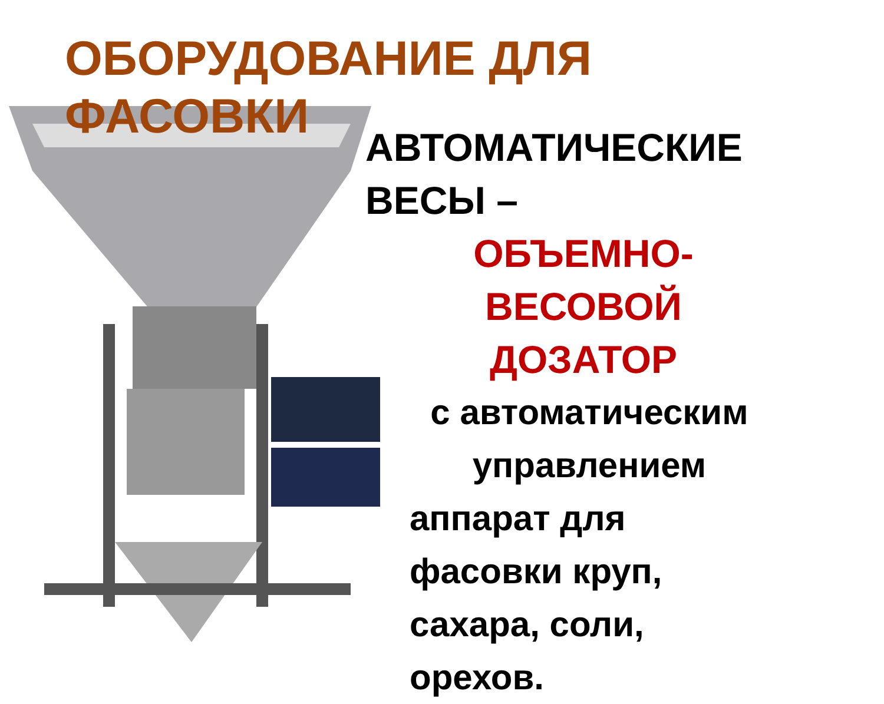ОБОРУДОВАНИЕ ДЛЯ
ФАСОВКИ
АВТОМАТИЧЕСКИЕ
ВЕСЫ –
ОБЪЕМНО-
ВЕСОВОЙ
ДОЗАТОР
с автоматическим
управлением
аппарат для
фасовки круп,
сахара, соли,
орехов.